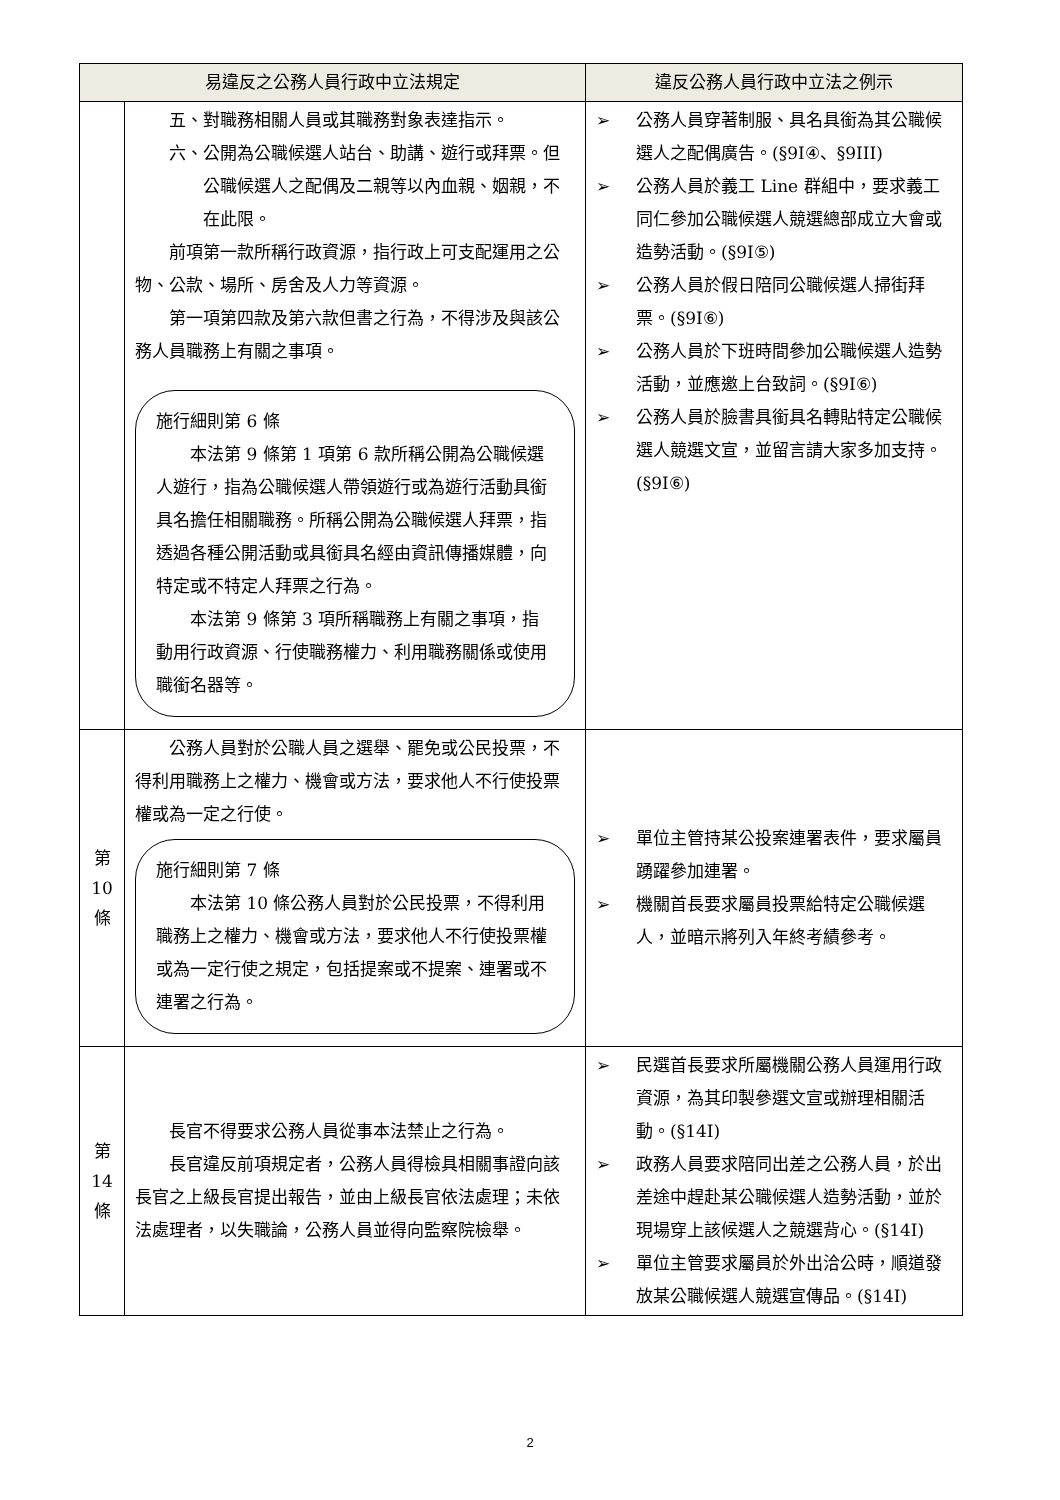| 易違反之公務人員行政中立法規定 | | 違反公務人員行政中立法之例示 |
| --- | --- | --- |
| | 五、對職務相關人員或其職務對象表達指示。 六、公開為公職候選人站台、助講、遊行或拜票。但公職候選人之配偶及二親等以內血親、姻親，不在此限。 前項第一款所稱行政資源，指行政上可支配運用之公物、公款、場所、房舍及人力等資源。 第一項第四款及第六款但書之行為，不得涉及與該公務人員職務上有關之事項。 施行細則第 6 條 本法第 9 條第 1 項第 6 款所稱公開為公職候選人遊行，指為公職候選人帶領遊行或為遊行活動具銜具名擔任相關職務。所稱公開為公職候選人拜票，指透過各種公開活動或具銜具名經由資訊傳播媒體，向特定或不特定人拜票之行為。 本法第 9 條第 3 項所稱職務上有關之事項，指動用行政資源、行使職務權力、利用職務關係或使用職銜名器等。 | ➢ 公務人員穿著制服、具名具銜為其公職候選人之配偶廣告。(§9I④、§9III) ➢ 公務人員於義工 Line 群組中，要求義工同仁參加公職候選人競選總部成立大會或造勢活動。(§9I⑤) ➢ 公務人員於假日陪同公職候選人掃街拜票。(§9I⑥) ➢ 公務人員於下班時間參加公職候選人造勢活動，並應邀上台致詞。(§9I⑥) ➢ 公務人員於臉書具銜具名轉貼特定公職候選人競選文宣，並留言請大家多加支持。(§9I⑥) |
| 第 10 條 | 公務人員對於公職人員之選舉、罷免或公民投票，不得利用職務上之權力、機會或方法，要求他人不行使投票權或為一定之行使。 施行細則第 7 條 本法第 10 條公務人員對於公民投票，不得利用職務上之權力、機會或方法，要求他人不行使投票權或為一定行使之規定，包括提案或不提案、連署或不連署之行為。 | ➢ 單位主管持某公投案連署表件，要求屬員踴躍參加連署。 ➢ 機關首長要求屬員投票給特定公職候選人，並暗示將列入年終考績參考。 |
| 第 14 條 | 長官不得要求公務人員從事本法禁止之行為。 長官違反前項規定者，公務人員得檢具相關事證向該長官之上級長官提出報告，並由上級長官依法處理；未依法處理者，以失職論，公務人員並得向監察院檢舉。 | ➢ 民選首長要求所屬機關公務人員運用行政資源，為其印製參選文宣或辦理相關活動。(§14I) ➢ 政務人員要求陪同出差之公務人員，於出差途中趕赴某公職候選人造勢活動，並於現場穿上該候選人之競選背心。(§14I) ➢ 單位主管要求屬員於外出洽公時，順道發放某公職候選人競選宣傳品。(§14I) |
2